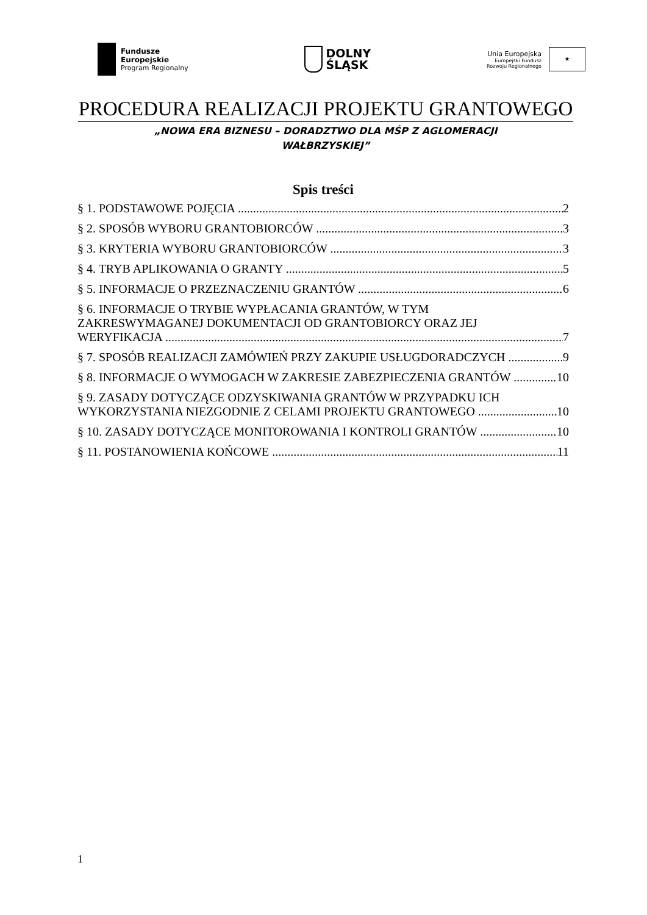Fundusze
Europejskie
Program Regionalny
DOLNY
ŚLĄSK
Unia Europejska
Europejski Fundusz
Rozwoju Regionalnego
★
PROCEDURA REALIZACJI PROJEKTU GRANTOWEGO
„NOWA ERA BIZNESU – DORADZTWO DLA MŚP Z AGLOMERACJI
WAŁBRZYSKIEJ”
Spis treści
§ 1. PODSTAWOWE POJĘCIA 2
§ 2. SPOSÓB WYBORU GRANTOBIORCÓW 3
§ 3. KRYTERIA WYBORU GRANTOBIORCÓW 3
§ 4. TRYB APLIKOWANIA O GRANTY 5
§ 5. INFORMACJE O PRZEZNACZENIU GRANTÓW 6
§ 6. INFORMACJE O TRYBIE WYPŁACANIA GRANTÓW, W TYM
ZAKRESWYMAGANEJ DOKUMENTACJI OD GRANTOBIORCY ORAZ JEJ
WERYFIKACJA 7
§ 7. SPOSÓB REALIZACJI ZAMÓWIEŃ PRZY ZAKUPIE USŁUGDORADCZYCH 9
§ 8. INFORMACJE O WYMOGACH W ZAKRESIE ZABEZPIECZENIA GRANTÓW 10
§ 9. ZASADY DOTYCZĄCE ODZYSKIWANIA GRANTÓW W PRZYPADKU ICH
WYKORZYSTANIA NIEZGODNIE Z CELAMI PROJEKTU GRANTOWEGO 10
§ 10. ZASADY DOTYCZĄCE MONITOROWANIA I KONTROLI GRANTÓW 10
§ 11. POSTANOWIENIA KOŃCOWE 11
1